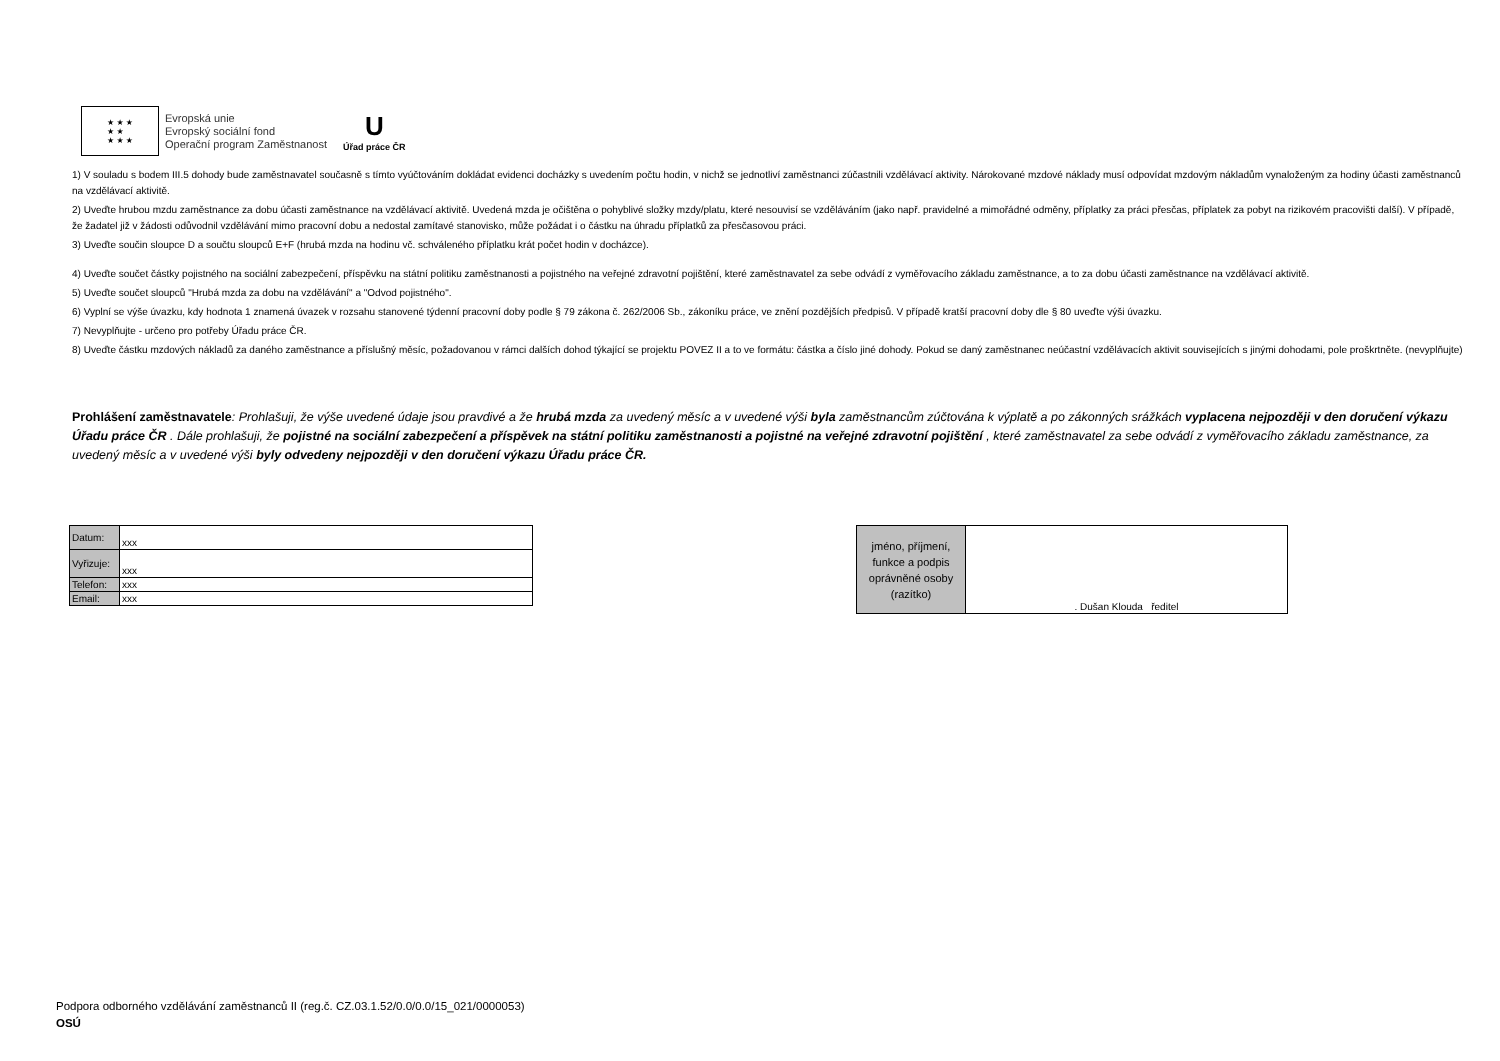★ ★ ★
★ ★
★ ★ ★
Evropská unie
Evropský sociální fond
Operační program Zaměstnanost
U
Úřad práce ČR
1) V souladu s bodem III.5 dohody bude zaměstnavatel současně s tímto vyúčtováním dokládat evidenci docházky s uvedením počtu hodin, v nichž se jednotliví zaměstnanci zúčastnili vzdělávací aktivity. Nárokované mzdové náklady musí odpovídat mzdovým nákladům vynaloženým za hodiny účasti zaměstnanců na vzdělávací aktivitě.
2) Uveďte hrubou mzdu zaměstnance za dobu účasti zaměstnance na vzdělávací aktivitě. Uvedená mzda je očištěna o pohyblivé složky mzdy/platu, které nesouvisí se vzděláváním (jako např. pravidelné a mimořádné odměny, příplatky za práci přesčas, příplatek za pobyt na rizikovém pracovišti další). V případě, že žadatel již v žádosti odůvodnil vzdělávání mimo pracovní dobu a nedostal zamítavé stanovisko, může požádat i o částku na úhradu příplatků za přesčasovou práci.
3) Uveďte součin sloupce D a součtu sloupců E+F (hrubá mzda na hodinu vč. schváleného příplatku krát počet hodin v docházce).
4) Uveďte součet částky pojistného na sociální zabezpečení, příspěvku na státní politiku zaměstnanosti a pojistného na veřejné zdravotní pojištění, které zaměstnavatel za sebe odvádí z vyměřovacího základu zaměstnance, a to za dobu účasti zaměstnance na vzdělávací aktivitě.
5) Uveďte součet sloupců "Hrubá mzda za dobu na vzdělávání" a "Odvod pojistného".
6) Vyplní se výše úvazku, kdy hodnota 1 znamená úvazek v rozsahu stanovené týdenní pracovní doby podle § 79 zákona č. 262/2006 Sb., zákoníku práce, ve znění pozdějších předpisů. V případě kratší pracovní doby dle § 80 uveďte výši úvazku.
7) Nevyplňujte - určeno pro potřeby Úřadu práce ČR.
8) Uveďte částku mzdových nákladů za daného zaměstnance a příslušný měsíc, požadovanou v rámci dalších dohod týkající se projektu POVEZ II a to ve formátu: částka a číslo jiné dohody. Pokud se daný zaměstnanec neúčastní vzdělávacích aktivit souvisejících s jinými dohodami, pole proškrtněte. (nevyplňujte)
Prohlášení zaměstnavatele: Prohlašuji, že výše uvedené údaje jsou pravdivé a že hrubá mzda za uvedený měsíc a v uvedené výši byla zaměstnancům zúčtována k výplatě a po zákonných srážkách vyplacena nejpozději v den doručení výkazu Úřadu práce ČR . Dále prohlašuji, že pojistné na sociální zabezpečení a příspěvek na státní politiku zaměstnanosti a pojistné na veřejné zdravotní pojištění , které zaměstnavatel za sebe odvádí z vyměřovacího základu zaměstnance, za uvedený měsíc a v uvedené výši byly odvedeny nejpozději v den doručení výkazu Úřadu práce ČR.
| Datum: | xxx |
| Vyřizuje: | xxx |
| Telefon: | xxx |
| Email: | xxx |
| jméno, příjmení, funkce a podpis oprávněné osoby (razítko) | . Dušan Klouda ředitel |
Podpora odborného vzdělávání zaměstnanců II (reg.č. CZ.03.1.52/0.0/0.0/15_021/0000053)
OSÚ